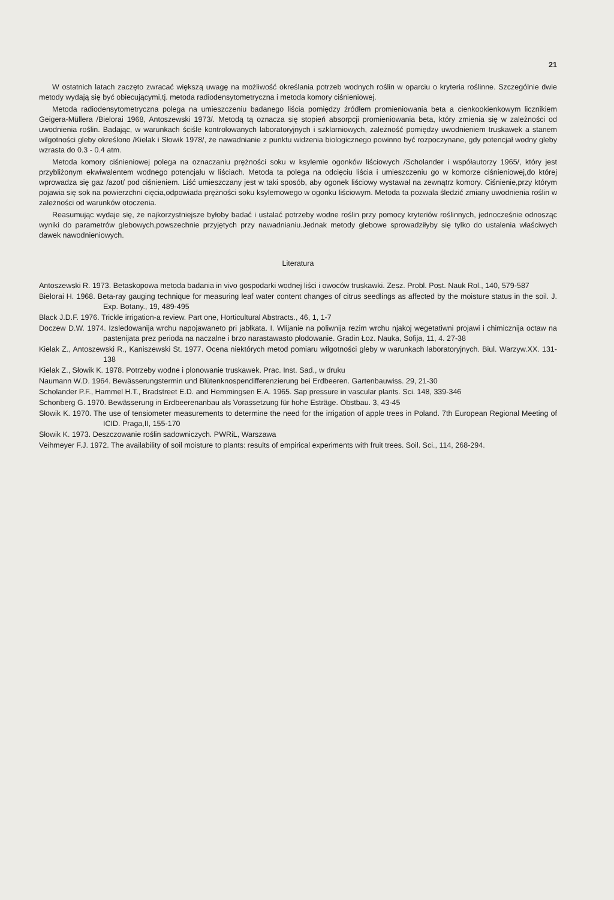21
W ostatnich latach zaczęto zwracać większą uwagę na możliwość określania potrzeb wodnych roślin w oparciu o kryteria roślinne. Szczególnie dwie metody wydają się być obiecującymi,tj. metoda radiodensytometryczna i metoda komory ciśnieniowej.
Metoda radiodensytometryczna polega na umieszczeniu badanego liścia pomiędzy źródłem promieniowania beta a cienkookienkowym licznikiem Geigera-Müllera /Bielorai 1968, Antoszewski 1973/. Metodą tą oznacza się stopień absorpcji promieniowania beta, który zmienia się w zależności od uwodnienia roślin. Badając, w warunkach ściśle kontrolowanych laboratoryjnych i szklarniowych, zależność pomiędzy uwodnieniem truskawek a stanem wilgotności gleby określono /Kielak i Słowik 1978/, że nawadnianie z punktu widzenia biologicznego powinno być rozpoczynane, gdy potencjał wodny gleby wzrasta do 0.3 - 0.4 atm.
Metoda komory ciśnieniowej polega na oznaczaniu prężności soku w ksylemie ogonków liściowych /Scholander i współautorzy 1965/, który jest przybliżonym ekwiwalentem wodnego potencjału w liściach. Metoda ta polega na odcięciu liścia i umieszczeniu go w komorze ciśnieniowej,do której wprowadza się gaz /azot/ pod ciśnieniem. Liść umieszczany jest w taki sposób, aby ogonek liściowy wystawał na zewnątrz komory. Ciśnienie,przy którym pojawia się sok na powierzchni cięcia,odpowiada prężności soku ksylemowego w ogonku liściowym. Metoda ta pozwala śledzić zmiany uwodnienia roślin w zależności od warunków otoczenia.
Reasumując wydaje się, że najkorzystniejsze byłoby badać i ustalać potrzeby wodne roślin przy pomocy kryteriów roślinnych, jednocześnie odnosząc wyniki do parametrów glebowych,powszechnie przyjętych przy nawadnianiu.Jednak metody glebowe sprowadziłyby się tylko do ustalenia właściwych dawek nawodnieniowych.
Literatura
Antoszewski R. 1973. Betaskopowa metoda badania in vivo gospodarki wodnej liści i owoców truskawki. Zesz. Probl. Post. Nauk Rol., 140, 579-587
Bielorai H. 1968. Beta-ray gauging technique for measuring leaf water content changes of citrus seedlings as affected by the moisture status in the soil. J. Exp. Botany., 19, 489-495
Black J.D.F. 1976. Trickle irrigation-a review. Part one, Horticultural Abstracts., 46, 1, 1-7
Doczew D.W. 1974. Izsledowanija wrchu napojawaneto pri jabłkata. I. Wlijanie na poliwnija rezim wrchu njakoj wegetatiwni projawi i chimicznija octaw na pastenijata prez perioda na naczalne i brzo narastawasto płodowanie. Gradin Łoz. Nauka, Sofija, 11, 4. 27-38
Kielak Z., Antoszewski R., Kaniszewski St. 1977. Ocena niektórych metod pomiaru wilgotności gleby w warunkach laboratoryjnych. Biul. Warzyw.XX. 131-138
Kielak Z., Słowik K. 1978. Potrzeby wodne i plonowanie truskawek. Prac. Inst. Sad., w druku
Naumann W.D. 1964. Bewässerungstermin und Blütenknospendifferenzierung bei Erdbeeren. Gartenbauwiss. 29, 21-30
Scholander P.F., Hammel H.T., Bradstreet E.D. and Hemmingsen E.A. 1965. Sap pressure in vascular plants. Sci. 148, 339-346
Schonberg G. 1970. Bewässerung in Erdbeerenanbau als Vorassetzung für hohe Esträge. Obstbau. 3, 43-45
Słowik K. 1970. The use of tensiometer measurements to determine the need for the irrigation of apple trees in Poland. 7th European Regional Meeting of ICID. Praga,II, 155-170
Słowik K. 1973. Deszczowanie roślin sadowniczych. PWRiL, Warszawa
Veihmeyer F.J. 1972. The availability of soil moisture to plants: results of empirical experiments with fruit trees. Soil. Sci., 114, 268-294.